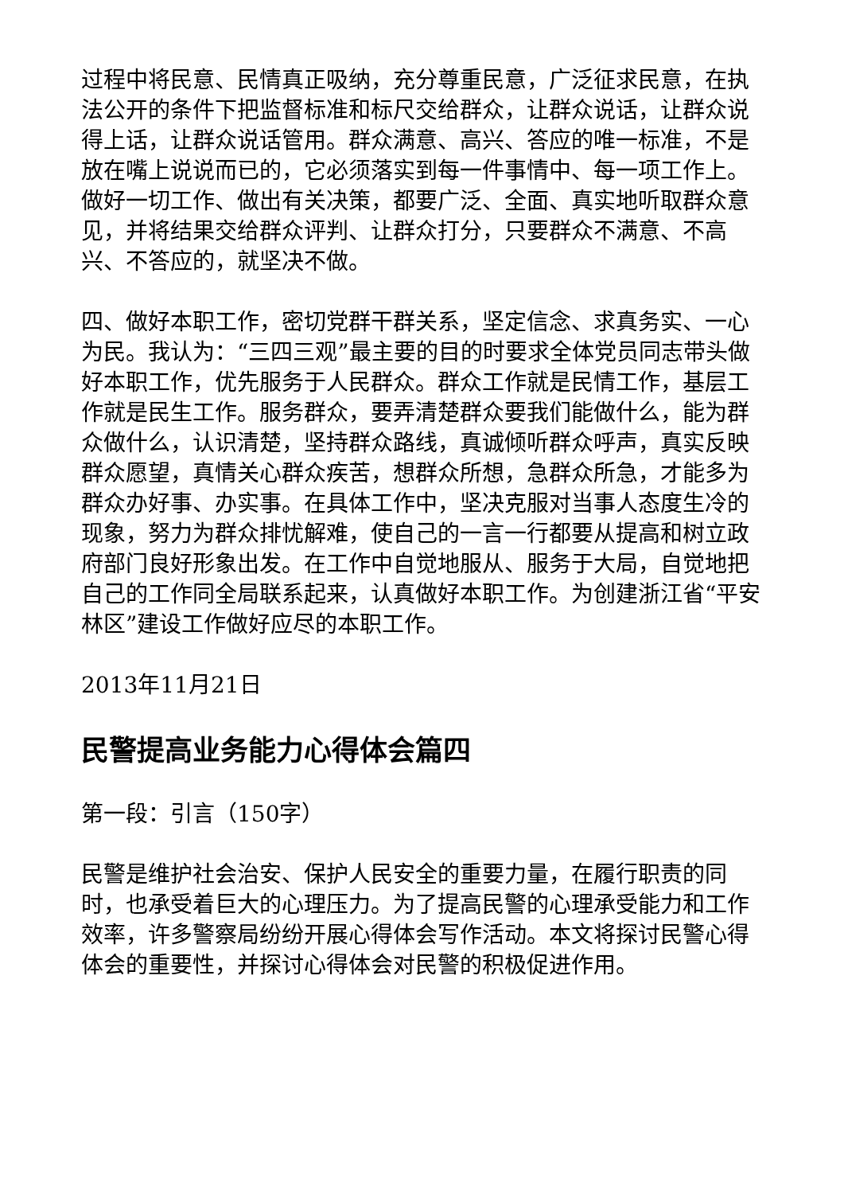过程中将民意、民情真正吸纳，充分尊重民意，广泛征求民意，在执法公开的条件下把监督标准和标尺交给群众，让群众说话，让群众说得上话，让群众说话管用。群众满意、高兴、答应的唯一标准，不是放在嘴上说说而已的，它必须落实到每一件事情中、每一项工作上。做好一切工作、做出有关决策，都要广泛、全面、真实地听取群众意见，并将结果交给群众评判、让群众打分，只要群众不满意、不高兴、不答应的，就坚决不做。
四、做好本职工作，密切党群干群关系，坚定信念、求真务实、一心为民。我认为：“三四三观”最主要的目的时要求全体党员同志带头做好本职工作，优先服务于人民群众。群众工作就是民情工作，基层工作就是民生工作。服务群众，要弄清楚群众要我们能做什么，能为群众做什么，认识清楚，坚持群众路线，真诚倾听群众呼声，真实反映群众愿望，真情关心群众疾苦，想群众所想，急群众所急，才能多为群众办好事、办实事。在具体工作中，坚决克服对当事人态度生冷的现象，努力为群众排忧解难，使自己的一言一行都要从提高和树立政府部门良好形象出发。在工作中自觉地服从、服务于大局，自觉地把自己的工作同全局联系起来，认真做好本职工作。为创建浙江省“平安林区”建设工作做好应尽的本职工作。
2013年11月21日
民警提高业务能力心得体会篇四
第一段：引言（150字）
民警是维护社会治安、保护人民安全的重要力量，在履行职责的同时，也承受着巨大的心理压力。为了提高民警的心理承受能力和工作效率，许多警察局纷纷开展心得体会写作活动。本文将探讨民警心得体会的重要性，并探讨心得体会对民警的积极促进作用。